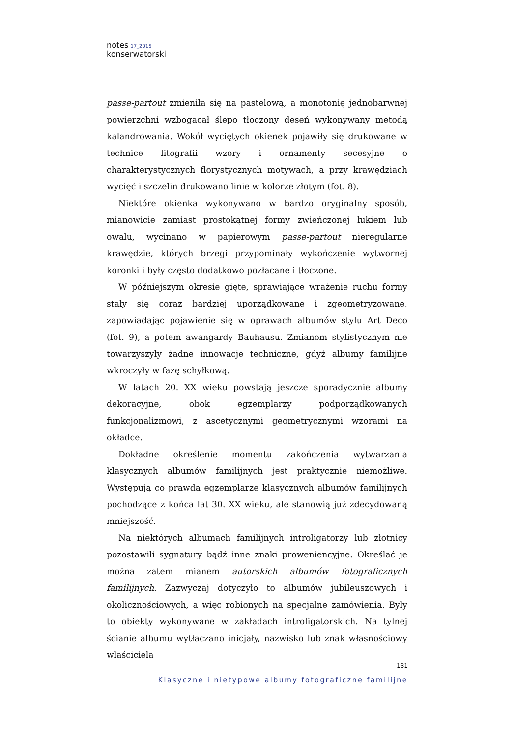notes<sup>17_2015</sup>
konserwatorski
passe-partout zmieniła się na pastelową, a monotonię jednobarwnej powierzchni wzbogacał ślepo tłoczony deseń wykonywany metodą kalandrowania. Wokół wyciętych okienek pojawiły się drukowane w technice litografii wzory i ornamenty secesyjne o charakterystycznych florystycznych motywach, a przy krawędziach wycięć i szczelin drukowano linie w kolorze złotym (fot. 8).
Niektóre okienka wykonywano w bardzo oryginalny sposób, mianowicie zamiast prostokątnej formy zwieńczonej łukiem lub owalu, wycinano w papierowym passe-partout nieregularne krawędzie, których brzegi przypominały wykończenie wytwornej koronki i były często dodatkowo pozłacane i tłoczone.
W późniejszym okresie gięte, sprawiające wrażenie ruchu formy stały się coraz bardziej uporządkowane i zgeometryzowane, zapowiadając pojawienie się w oprawach albumów stylu Art Deco (fot. 9), a potem awangardy Bauhausu. Zmianom stylistycznym nie towarzyszyły żadne innowacje techniczne, gdyż albumy familijne wkroczyły w fazę schyłkową.
W latach 20. XX wieku powstają jeszcze sporadycznie albumy dekoracyjne, obok egzemplarzy podporządkowanych funkcjonalizmowi, z ascetycznymi geometrycznymi wzorami na okładce.
Dokładne określenie momentu zakończenia wytwarzania klasycznych albumów familijnych jest praktycznie niemożliwe. Występują co prawda egzemplarze klasycznych albumów familijnych pochodzące z końca lat 30. XX wieku, ale stanowią już zdecydowaną mniejszość.
Na niektórych albumach familijnych introligatorzy lub złotnicy pozostawili sygnatury bądź inne znaki proweniencyjne. Określać je można zatem mianem autorskich albumów fotograficznych familijnych. Zazwyczaj dotyczyło to albumów jubileuszowych i okolicznościowych, a więc robionych na specjalne zamówienia. Były to obiekty wykonywane w zakładach introligatorskich. Na tylnej ścianie albumu wytłaczano inicjały, nazwisko lub znak własnościowy właściciela
131
Klasyczne i nietypowe albumy fotograficzne familijne